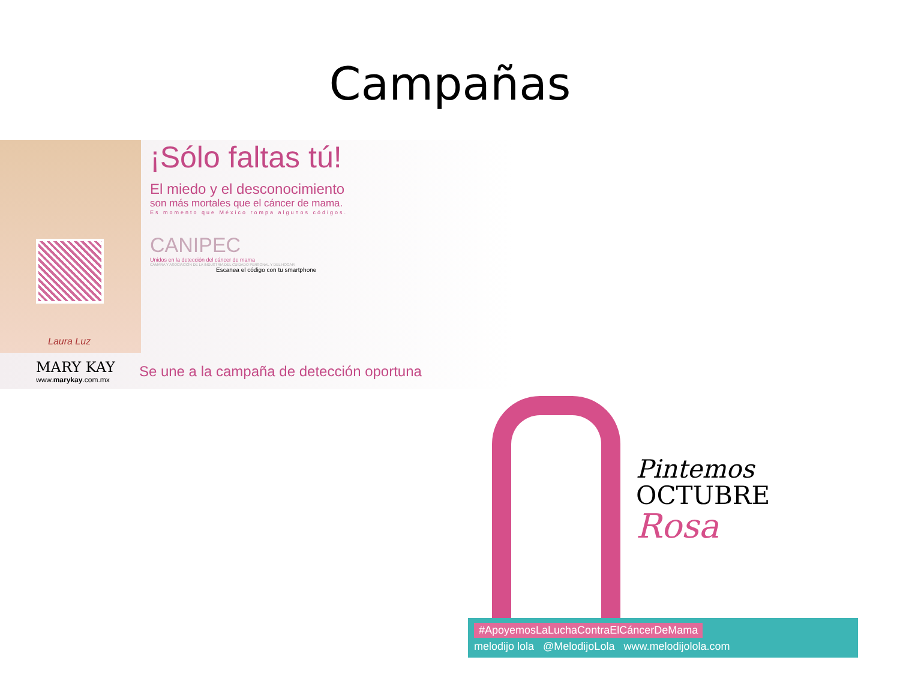Campañas
Laura Luz
¡Sólo faltas tú!
El miedo y el desconocimiento
son más mortales que el cáncer de mama.
Es momento que México rompa algunos códigos.
CANIPEC
Unidos en la detección del cáncer de mama
CÁMARA Y ASOCIACIÓN DE LA INDUSTRIA DEL CUIDADO PERSONAL Y DEL HOGAR
Escanea el código con tu smartphone
MARY KAY
www.marykay.com.mx
Se une a la campaña de detección oportuna
Pintemos
OCTUBRE
Rosa
#ApoyemosLaLuchaContraElCáncerDeMama
melodijo lola @MelodijoLola www.melodijolola.com